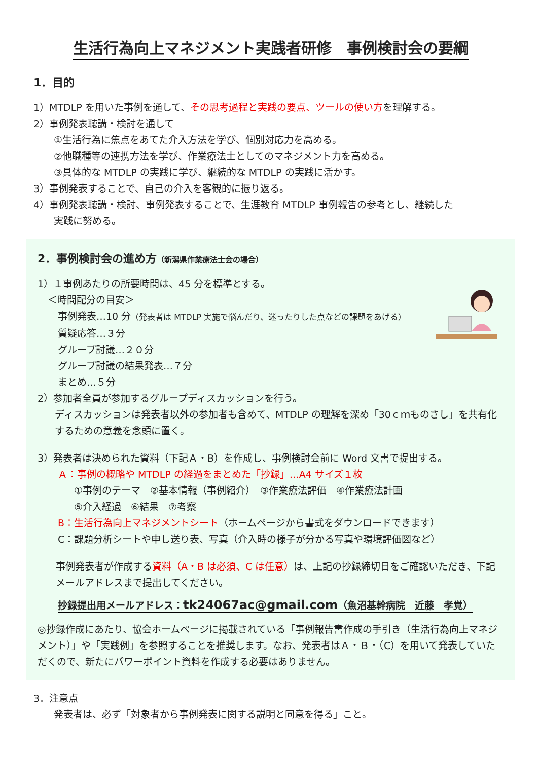生活行為向上マネジメント実践者研修　事例検討会の要綱
1．目的
1）MTDLP を用いた事例を通して、その思考過程と実践の要点、ツールの使い方を理解する。
2）事例発表聴講・検討を通して
①生活行為に焦点をあてた介入方法を学び、個別対応力を高める。
②他職種等の連携方法を学び、作業療法士としてのマネジメント力を高める。
③具体的な MTDLP の実践に学び、継続的な MTDLP の実践に活かす。
3）事例発表することで、自己の介入を客観的に振り返る。
4）事例発表聴講・検討、事例発表することで、生涯教育 MTDLP 事例報告の参考とし、継続した
実践に努める。
2．事例検討会の進め方（新潟県作業療法士会の場合）
1）１事例あたりの所要時間は、45 分を標準とする。
＜時間配分の目安＞
事例発表…10 分（発表者は MTDLP 実施で悩んだり、迷ったりした点などの課題をあげる）
質疑応答…３分
グループ討議…２０分
グループ討議の結果発表…７分
まとめ…５分
2）参加者全員が参加するグループディスカッションを行う。
ディスカッションは発表者以外の参加者も含めて、MTDLP の理解を深め「30ｃｍものさし」を共有化するための意義を念頭に置く。
3）発表者は決められた資料（下記Ａ・B）を作成し、事例検討会前に Word 文書で提出する。
Ａ：事例の概略や MTDLP の経過をまとめた「抄録」…A4 サイズ１枚
①事例のテーマ　②基本情報（事例紹介）　③作業療法評価　④作業療法計画
⑤介入経過　⑥結果　⑦考察
B：生活行為向上マネジメントシート（ホームページから書式をダウンロードできます）
C：課題分析シートや申し送り表、写真（介入時の様子が分かる写真や環境評価図など）
事例発表者が作成する資料（A・B は必須、C は任意）は、上記の抄録締切日をご確認いただき、下記メールアドレスまで提出してください。
抄録提出用メールアドレス：tk24067ac@gmail.com（魚沼基幹病院　近藤　孝覚）
◎抄録作成にあたり、協会ホームページに掲載されている「事例報告書作成の手引き（生活行為向上マネジメント）」や「実践例」を参照することを推奨します。なお、発表者はＡ・Ｂ・（C）を用いて発表していただくので、新たにパワーポイント資料を作成する必要はありません。
3．注意点
発表者は、必ず「対象者から事例発表に関する説明と同意を得る」こと。